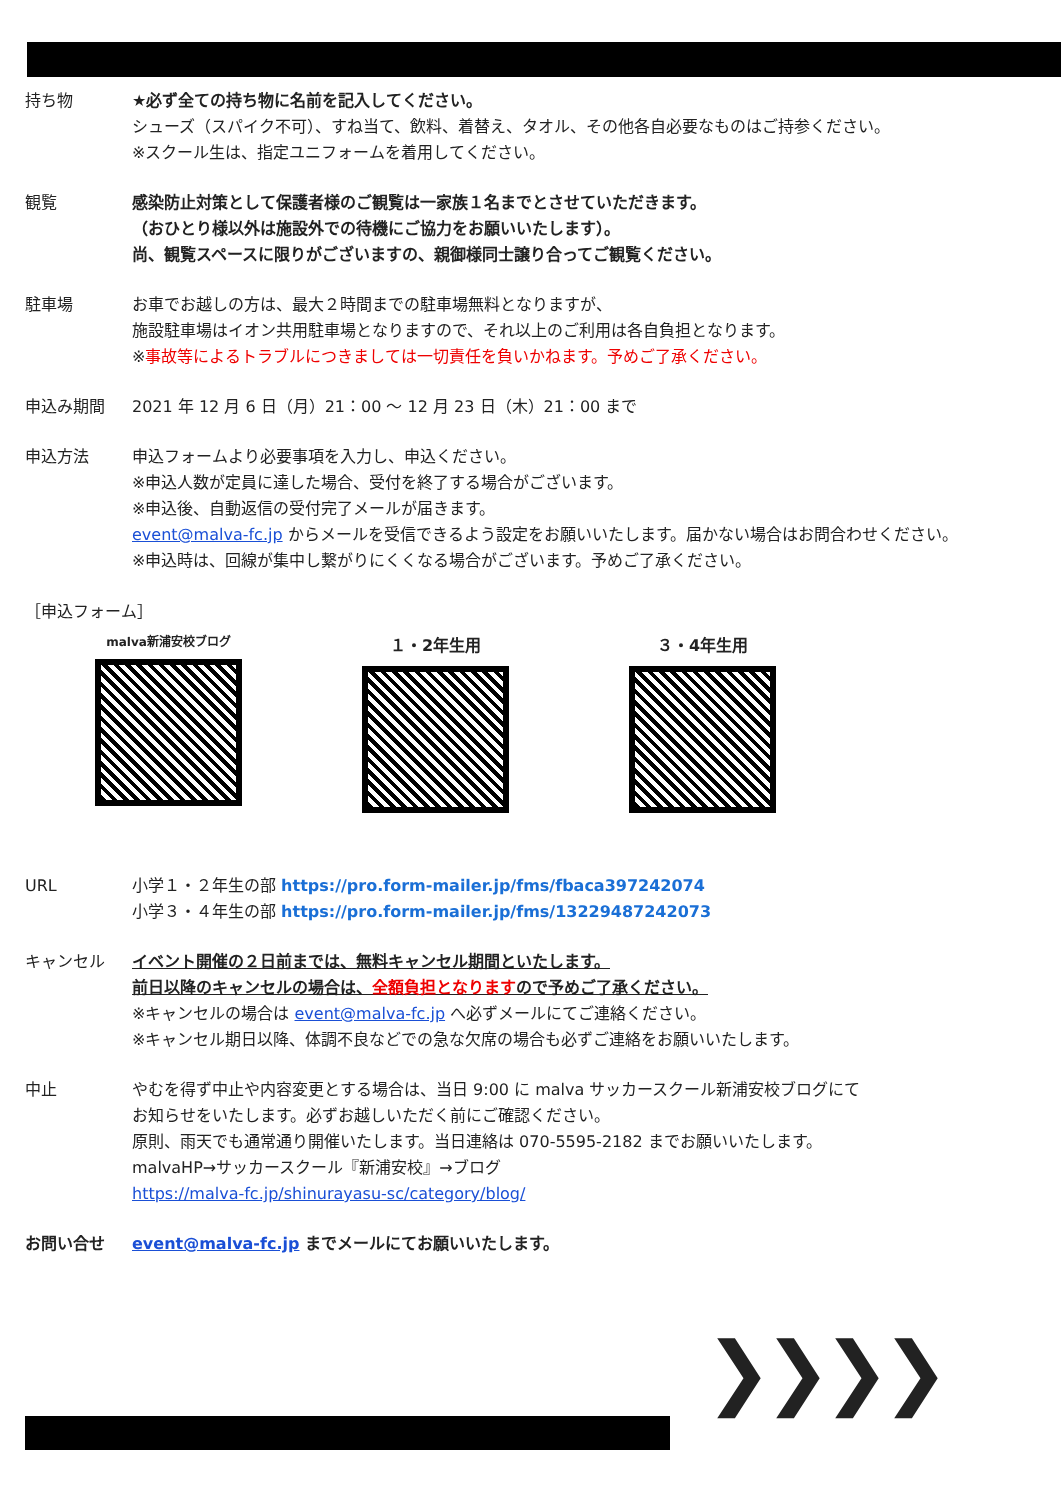持ち物 ★必ず全ての持ち物に名前を記入してください。
シューズ（スパイク不可）、すね当て、飲料、着替え、タオル、その他各自必要なものはご持参ください。
※スクール生は、指定ユニフォームを着用してください。
観覧 感染防止対策として保護者様のご観覧は一家族１名までとさせていただきます。
（おひとり様以外は施設外での待機にご協力をお願いいたします）。
尚、観覧スペースに限りがございますの、親御様同士譲り合ってご観覧ください。
駐車場 お車でお越しの方は、最大２時間までの駐車場無料となりますが、
施設駐車場はイオン共用駐車場となりますので、それ以上のご利用は各自負担となります。
※事故等によるトラブルにつきましては一切責任を負いかねます。予めご了承ください。
申込み期間 2021 年 12 月 6 日（月）21：00 ～ 12 月 23 日（木）21：00 まで
申込方法 申込フォームより必要事項を入力し、申込ください。
※申込人数が定員に達した場合、受付を終了する場合がございます。
※申込後、自動返信の受付完了メールが届きます。
event@malva-fc.jp からメールを受信できるよう設定をお願いいたします。届かない場合はお問合わせください。
※申込時は、回線が集中し繋がりにくくなる場合がございます。予めご了承ください。
［申込フォーム］
malva新浦安校ブログ
１・2年生用 ３・4年生用
URL 小学１・２年生の部 https://pro.form-mailer.jp/fms/fbaca397242074
小学３・４年生の部 https://pro.form-mailer.jp/fms/13229487242073
キャンセル イベント開催の２日前までは、無料キャンセル期間といたします。
前日以降のキャンセルの場合は、全額負担となりますので予めご了承ください。
※キャンセルの場合は event@malva-fc.jp へ必ずメールにてご連絡ください。
※キャンセル期日以降、体調不良などでの急な欠席の場合も必ずご連絡をお願いいたします。
中止 やむを得ず中止や内容変更とする場合は、当日 9:00 に malva サッカースクール新浦安校ブログにて
お知らせをいたします。必ずお越しいただく前にご確認ください。
原則、雨天でも通常通り開催いたします。当日連絡は 070-5595-2182 までお願いいたします。
malvaHP→サッカースクール『新浦安校』→ブログ
https://malva-fc.jp/shinurayasu-sc/category/blog/
お問い合せ event@malva-fc.jp までメールにてお願いいたします。
❯❯❯❯